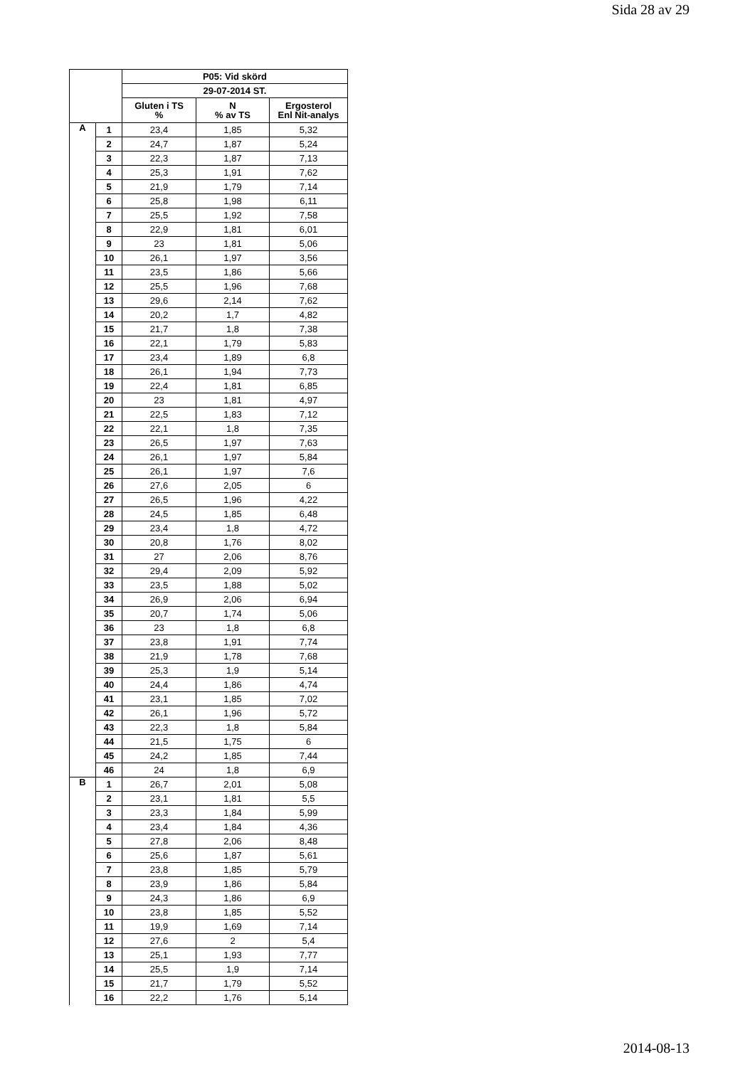Sida 28 av 29
| | | P05: Vid skörd | | |
| --- | --- | --- | --- | --- |
| | | 29-07-2014 ST. | | |
| | | Gluten i TS % | N % av TS | Ergosterol Enl Nit-analys |
| A | 1 | 23,4 | 1,85 | 5,32 |
| | 2 | 24,7 | 1,87 | 5,24 |
| | 3 | 22,3 | 1,87 | 7,13 |
| | 4 | 25,3 | 1,91 | 7,62 |
| | 5 | 21,9 | 1,79 | 7,14 |
| | 6 | 25,8 | 1,98 | 6,11 |
| | 7 | 25,5 | 1,92 | 7,58 |
| | 8 | 22,9 | 1,81 | 6,01 |
| | 9 | 23 | 1,81 | 5,06 |
| | 10 | 26,1 | 1,97 | 3,56 |
| | 11 | 23,5 | 1,86 | 5,66 |
| | 12 | 25,5 | 1,96 | 7,68 |
| | 13 | 29,6 | 2,14 | 7,62 |
| | 14 | 20,2 | 1,7 | 4,82 |
| | 15 | 21,7 | 1,8 | 7,38 |
| | 16 | 22,1 | 1,79 | 5,83 |
| | 17 | 23,4 | 1,89 | 6,8 |
| | 18 | 26,1 | 1,94 | 7,73 |
| | 19 | 22,4 | 1,81 | 6,85 |
| | 20 | 23 | 1,81 | 4,97 |
| | 21 | 22,5 | 1,83 | 7,12 |
| | 22 | 22,1 | 1,8 | 7,35 |
| | 23 | 26,5 | 1,97 | 7,63 |
| | 24 | 26,1 | 1,97 | 5,84 |
| | 25 | 26,1 | 1,97 | 7,6 |
| | 26 | 27,6 | 2,05 | 6 |
| | 27 | 26,5 | 1,96 | 4,22 |
| | 28 | 24,5 | 1,85 | 6,48 |
| | 29 | 23,4 | 1,8 | 4,72 |
| | 30 | 20,8 | 1,76 | 8,02 |
| | 31 | 27 | 2,06 | 8,76 |
| | 32 | 29,4 | 2,09 | 5,92 |
| | 33 | 23,5 | 1,88 | 5,02 |
| | 34 | 26,9 | 2,06 | 6,94 |
| | 35 | 20,7 | 1,74 | 5,06 |
| | 36 | 23 | 1,8 | 6,8 |
| | 37 | 23,8 | 1,91 | 7,74 |
| | 38 | 21,9 | 1,78 | 7,68 |
| | 39 | 25,3 | 1,9 | 5,14 |
| | 40 | 24,4 | 1,86 | 4,74 |
| | 41 | 23,1 | 1,85 | 7,02 |
| | 42 | 26,1 | 1,96 | 5,72 |
| | 43 | 22,3 | 1,8 | 5,84 |
| | 44 | 21,5 | 1,75 | 6 |
| | 45 | 24,2 | 1,85 | 7,44 |
| | 46 | 24 | 1,8 | 6,9 |
| B | 1 | 26,7 | 2,01 | 5,08 |
| | 2 | 23,1 | 1,81 | 5,5 |
| | 3 | 23,3 | 1,84 | 5,99 |
| | 4 | 23,4 | 1,84 | 4,36 |
| | 5 | 27,8 | 2,06 | 8,48 |
| | 6 | 25,6 | 1,87 | 5,61 |
| | 7 | 23,8 | 1,85 | 5,79 |
| | 8 | 23,9 | 1,86 | 5,84 |
| | 9 | 24,3 | 1,86 | 6,9 |
| | 10 | 23,8 | 1,85 | 5,52 |
| | 11 | 19,9 | 1,69 | 7,14 |
| | 12 | 27,6 | 2 | 5,4 |
| | 13 | 25,1 | 1,93 | 7,77 |
| | 14 | 25,5 | 1,9 | 7,14 |
| | 15 | 21,7 | 1,79 | 5,52 |
| | 16 | 22,2 | 1,76 | 5,14 |
2014-08-13